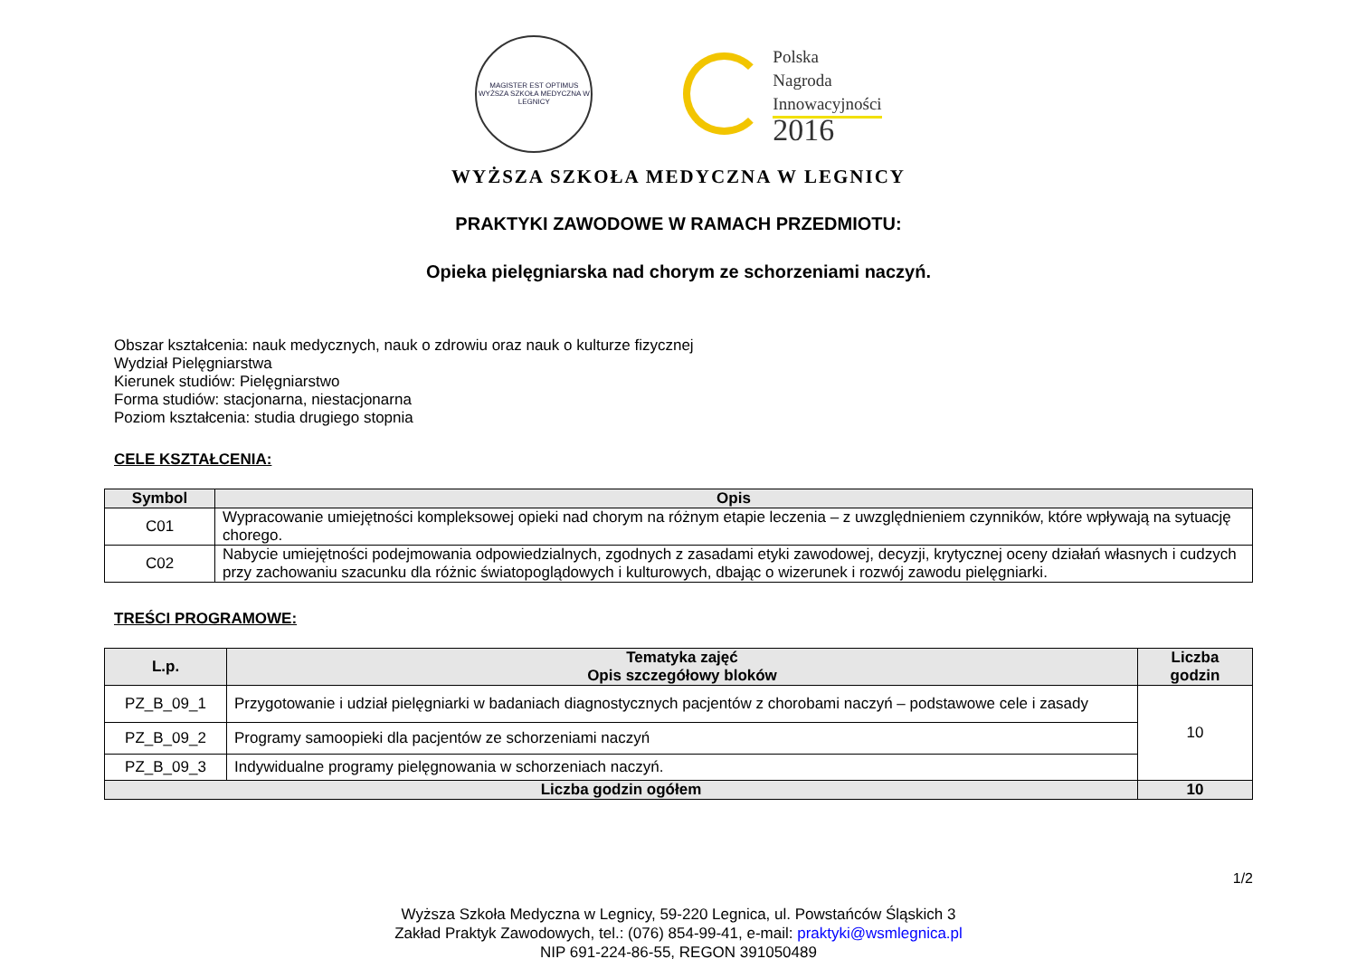MAGISTER EST OPTIMUS
WYŻSZA SZKOŁA MEDYCZNA W LEGNICY
Polska
Nagroda
Innowacyjności
2016
WYŻSZA SZKOŁA MEDYCZNA W LEGNICY
PRAKTYKI ZAWODOWE W RAMACH PRZEDMIOTU:
Opieka pielęgniarska nad chorym ze schorzeniami naczyń.
Obszar kształcenia: nauk medycznych, nauk o zdrowiu oraz nauk o kulturze fizycznej
Wydział Pielęgniarstwa
Kierunek studiów: Pielęgniarstwo
Forma studiów: stacjonarna, niestacjonarna
Poziom kształcenia: studia drugiego stopnia
CELE KSZTAŁCENIA:
| Symbol | Opis |
| --- | --- |
| C01 | Wypracowanie umiejętności kompleksowej opieki nad chorym na różnym etapie leczenia – z uwzględnieniem czynników, które wpływają na sytuację chorego. |
| C02 | Nabycie umiejętności podejmowania odpowiedzialnych, zgodnych z zasadami etyki zawodowej, decyzji, krytycznej oceny działań własnych i cudzych przy zachowaniu szacunku dla różnic światopoglądowych i kulturowych, dbając o wizerunek i rozwój zawodu pielęgniarki. |
TREŚCI PROGRAMOWE:
| L.p. | Tematyka zajęć Opis szczegółowy bloków | Liczba godzin |
| --- | --- | --- |
| PZ_B_09_1 | Przygotowanie i udział pielęgniarki w badaniach diagnostycznych pacjentów z chorobami naczyń – podstawowe cele i zasady | 10 |
| PZ_B_09_2 | Programy samoopieki dla pacjentów ze schorzeniami naczyń | |
| PZ_B_09_3 | Indywidualne programy pielęgnowania w schorzeniach naczyń. | |
| Liczba godzin ogółem | | 10 |
1/2
Wyższa Szkoła Medyczna w Legnicy, 59-220 Legnica, ul. Powstańców Śląskich 3
Zakład Praktyk Zawodowych, tel.: (076) 854-99-41, e-mail: praktyki@wsmlegnica.pl
NIP 691-224-86-55, REGON 391050489